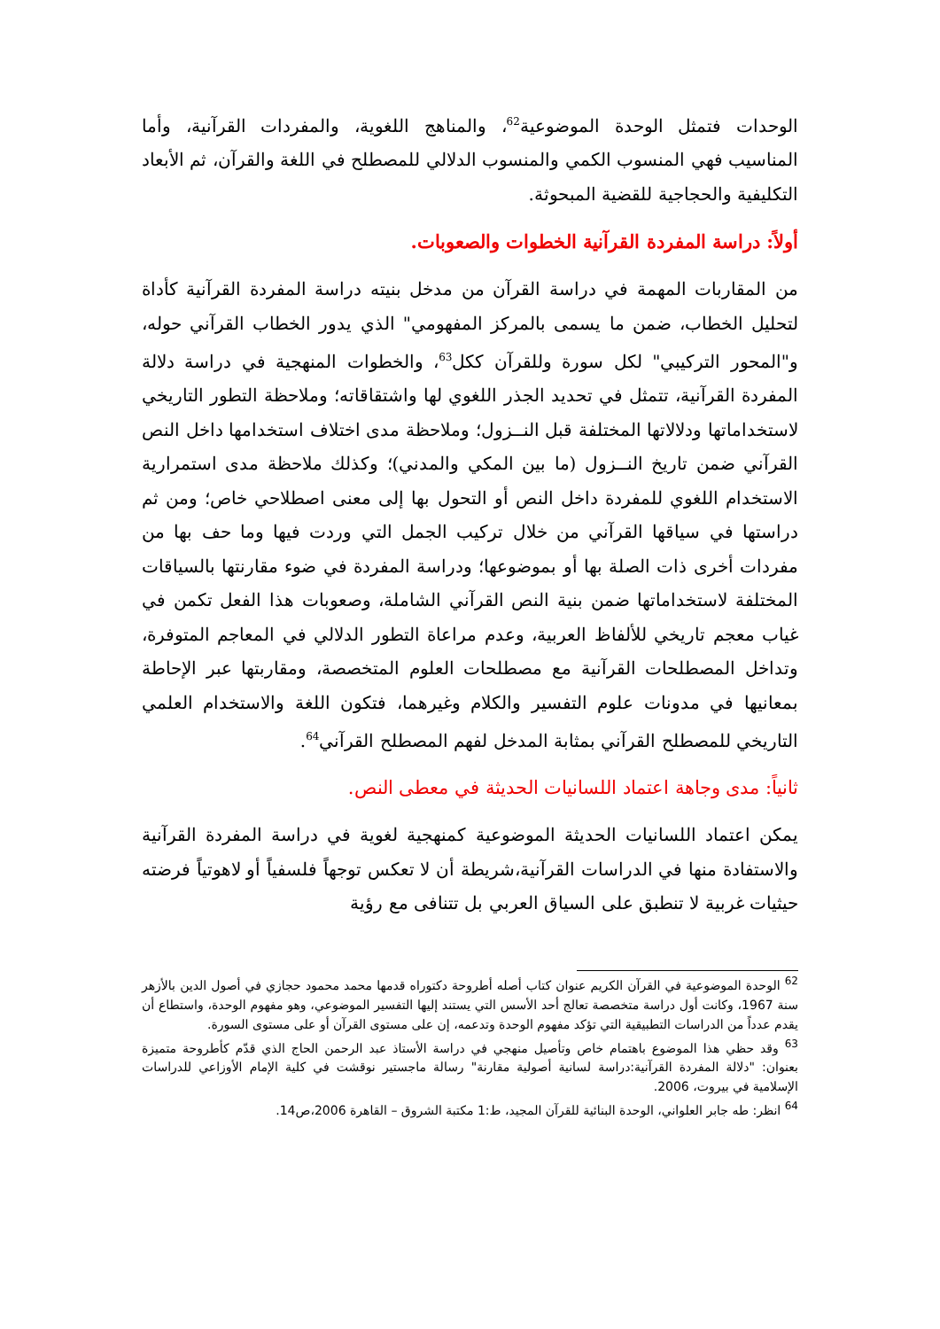الوحدات فتمثل الوحدة الموضوعية<sup>62</sup>، والمناهج اللغوية، والمفردات القرآنية، وأما المناسيب فهي المنسوب الكمي والمنسوب الدلالي للمصطلح في اللغة والقرآن، ثم الأبعاد التكليفية والحجاجية للقضية المبحوثة.
أولاً: دراسة المفردة القرآنية الخطوات والصعوبات.
من المقاربات المهمة في دراسة القرآن من مدخل بنيته دراسة المفردة القرآنية كأداة لتحليل الخطاب، ضمن ما يسمى بالمركز المفهومي" الذي يدور الخطاب القرآني حوله، و"المحور التركيبي" لكل سورة وللقرآن ككل<sup>63</sup>، والخطوات المنهجية في دراسة دلالة المفردة القرآنية، تتمثل في تحديد الجذر اللغوي لها واشتقاقاته؛ وملاحظة التطور التاريخي لاستخداماتها ودلالاتها المختلفة قبل النــزول؛ وملاحظة مدى اختلاف استخدامها داخل النص القرآني ضمن تاريخ النــزول (ما بين المكي والمدني)؛ وكذلك ملاحظة مدى استمرارية الاستخدام اللغوي للمفردة داخل النص أو التحول بها إلى معنى اصطلاحي خاص؛ ومن ثم دراستها في سياقها القرآني من خلال تركيب الجمل التي وردت فيها وما حف بها من مفردات أخرى ذات الصلة بها أو بموضوعها؛ ودراسة المفردة في ضوء مقارنتها بالسياقات المختلفة لاستخداماتها ضمن بنية النص القرآني الشاملة، وصعوبات هذا الفعل تكمن في غياب معجم تاريخي للألفاظ العربية، وعدم مراعاة التطور الدلالي في المعاجم المتوفرة، وتداخل المصطلحات القرآنية مع مصطلحات العلوم المتخصصة، ومقاربتها عبر الإحاطة بمعانيها في مدونات علوم التفسير والكلام وغيرهما، فتكون اللغة والاستخدام العلمي التاريخي للمصطلح القرآني بمثابة المدخل لفهم المصطلح القرآني<sup>64</sup>.
ثانياً: مدى وجاهة اعتماد اللسانيات الحديثة في معطى النص.
يمكن اعتماد اللسانيات الحديثة الموضوعية كمنهجية لغوية في دراسة المفردة القرآنية والاستفادة منها في الدراسات القرآنية،شريطة أن لا تعكس توجهاً فلسفياً أو لاهوتياً فرضته حيثيات غربية لا تنطبق على السياق العربي بل تتنافى مع رؤية
<sup>62</sup> الوحدة الموضوعية في القرآن الكريم عنوان كتاب أصله أطروحة دكتوراه قدمها محمد محمود حجازي في أصول الدين بالأزهر سنة 1967، وكانت أول دراسة متخصصة تعالج أحد الأسس التي يستند إليها التفسير الموضوعي، وهو مفهوم الوحدة، واستطاع أن يقدم عدداً من الدراسات التطبيقية التي تؤكد مفهوم الوحدة وتدعمه، إن على مستوى القرآن أو على مستوى السورة.
<sup>63</sup> وقد حظي هذا الموضوع باهتمام خاص وتأصيل منهجي في دراسة الأستاذ عبد الرحمن الحاج الذي قدّم كأطروحة متميزة بعنوان: "دلالة المفردة القرآنية:دراسة لسانية أصولية مقارنة" رسالة ماجستير نوقشت في كلية الإمام الأوزاعي للدراسات الإسلامية في بيروت، 2006.
<sup>64</sup> انظر: طه جابر العلواني، الوحدة البنائية للقرآن المجيد، ط:1 مكتبة الشروق – القاهرة 2006،ص14.